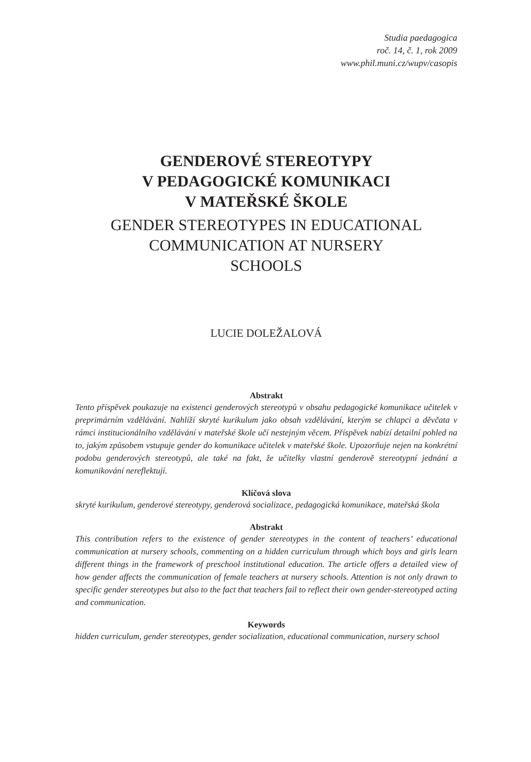Studia paedagogica
roč. 14, č. 1, rok 2009
www.phil.muni.cz/wupv/casopis
GENDEROVÉ STEREOTYPY
V PEDAGOGICKÉ KOMUNIKACI
V MATEŘSKÉ ŠKOLE
GENDER STEREOTYPES IN EDUCATIONAL
COMMUNICATION AT NURSERY
SCHOOLS
LUCIE DOLEŽALOVÁ
Abstrakt
Tento příspěvek poukazuje na existenci genderových stereotypů v obsahu pedagogické komunikace učitelek v preprimárním vzdělávání. Nahlíží skryté kurikulum jako obsah vzdělávání, kterým se chlapci a děvčata v rámci institucionálního vzdělávání v mateřské škole učí nestejným věcem. Příspěvek nabízí detailní pohled na to, jakým způsobem vstupuje gender do komunikace učitelek v mateřské škole. Upozorňuje nejen na konkrétní podobu genderových stereotypů, ale také na fakt, že učitelky vlastní genderově stereotypní jednání a komunikování nereflektují.
Klíčová slova
skryté kurikulum, genderové stereotypy, genderová socializace, pedagogická komunikace, mateřská škola
Abstrakt
This contribution refers to the existence of gender stereotypes in the content of teachers’ educational communication at nursery schools, commenting on a hidden curriculum through which boys and girls learn different things in the framework of preschool institutional education. The article offers a detailed view of how gender affects the communication of female teachers at nursery schools. Attention is not only drawn to specific gender stereotypes but also to the fact that teachers fail to reflect their own gender-stereotyped acting and communication.
Keywords
hidden curriculum, gender stereotypes, gender socialization, educational communication, nursery school